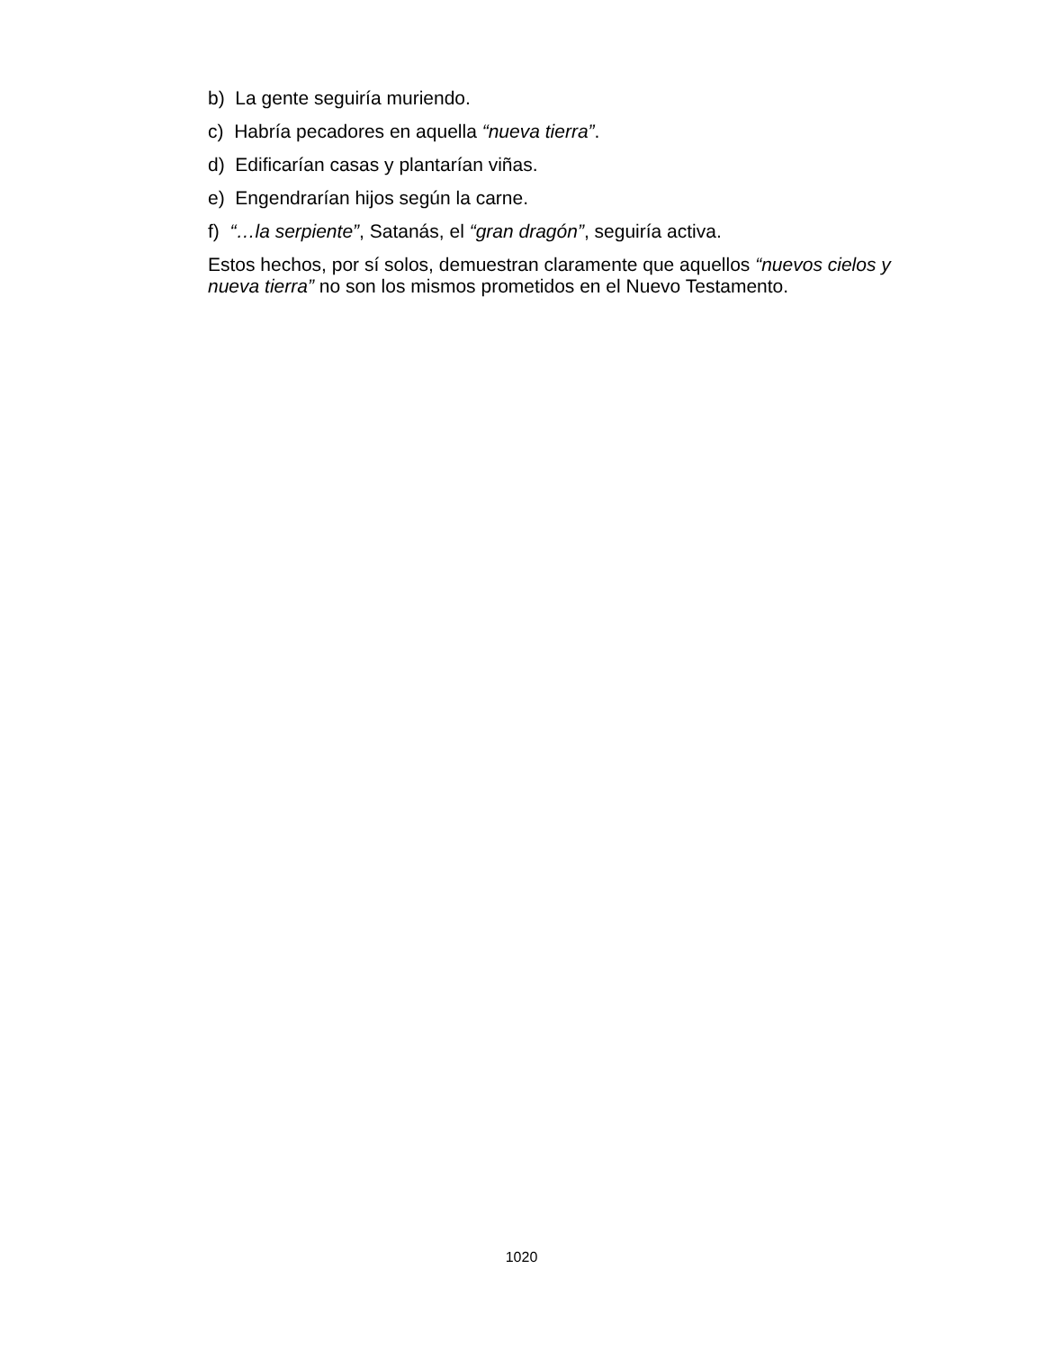b) La gente seguiría muriendo.
c) Habría pecadores en aquella “nueva tierra”.
d) Edificarían casas y plantarían viñas.
e) Engendrarían hijos según la carne.
f) “…la serpiente”, Satanás, el “gran dragón”, seguiría activa.
Estos hechos, por sí solos, demuestran claramente que aquellos “nuevos cielos y nueva tierra” no son los mismos prometidos en el Nuevo Testamento.
1020